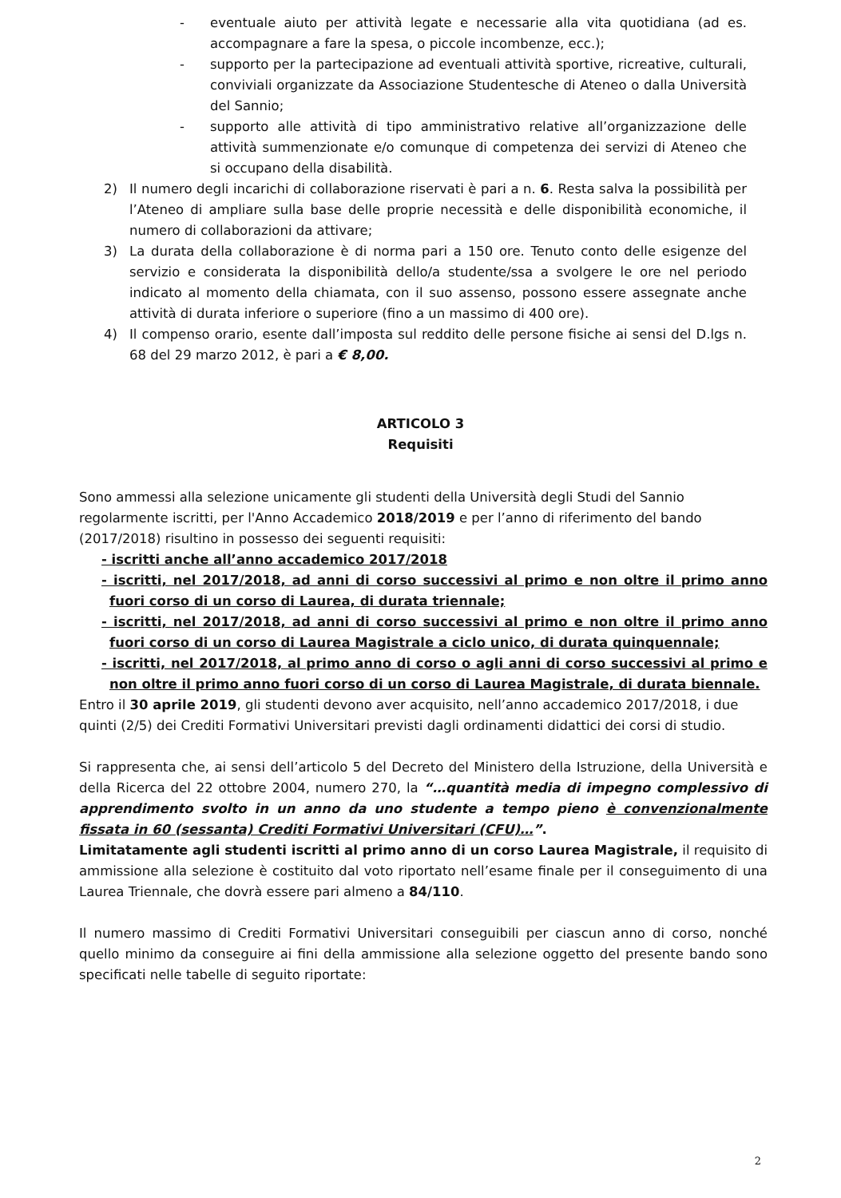- eventuale aiuto per attività legate e necessarie alla vita quotidiana (ad es. accompagnare a fare la spesa, o piccole incombenze, ecc.);
- supporto per la partecipazione ad eventuali attività sportive, ricreative, culturali, conviviali organizzate da Associazione Studentesche di Ateneo o dalla Università del Sannio;
- supporto alle attività di tipo amministrativo relative all’organizzazione delle attività summenzionate e/o comunque di competenza dei servizi di Ateneo che si occupano della disabilità.
2) Il numero degli incarichi di collaborazione riservati è pari a n. 6. Resta salva la possibilità per l’Ateneo di ampliare sulla base delle proprie necessità e delle disponibilità economiche, il numero di collaborazioni da attivare;
3) La durata della collaborazione è di norma pari a 150 ore. Tenuto conto delle esigenze del servizio e considerata la disponibilità dello/a studente/ssa a svolgere le ore nel periodo indicato al momento della chiamata, con il suo assenso, possono essere assegnate anche attività di durata inferiore o superiore (fino a un massimo di 400 ore).
4) Il compenso orario, esente dall’imposta sul reddito delle persone fisiche ai sensi del D.lgs n. 68 del 29 marzo 2012, è pari a € 8,00.
ARTICOLO 3
Requisiti
Sono ammessi alla selezione unicamente gli studenti della Università degli Studi del Sannio regolarmente iscritti, per l'Anno Accademico 2018/2019 e per l’anno di riferimento del bando (2017/2018) risultino in possesso dei seguenti requisiti:
- iscritti anche all’anno accademico 2017/2018
- iscritti, nel 2017/2018, ad anni di corso successivi al primo e non oltre il primo anno fuori corso di un corso di Laurea, di durata triennale;
- iscritti, nel 2017/2018, ad anni di corso successivi al primo e non oltre il primo anno fuori corso di un corso di Laurea Magistrale a ciclo unico, di durata quinquennale;
- iscritti, nel 2017/2018, al primo anno di corso o agli anni di corso successivi al primo e non oltre il primo anno fuori corso di un corso di Laurea Magistrale, di durata biennale.
Entro il 30 aprile 2019, gli studenti devono aver acquisito, nell’anno accademico 2017/2018, i due quinti (2/5) dei Crediti Formativi Universitari previsti dagli ordinamenti didattici dei corsi di studio.
Si rappresenta che, ai sensi dell’articolo 5 del Decreto del Ministero della Istruzione, della Università e della Ricerca del 22 ottobre 2004, numero 270, la “…quantità media di impegno complessivo di apprendimento svolto in un anno da uno studente a tempo pieno è convenzionalmente fissata in 60 (sessanta) Crediti Formativi Universitari (CFU)…”.
Limitatamente agli studenti iscritti al primo anno di un corso Laurea Magistrale, il requisito di ammissione alla selezione è costituito dal voto riportato nell’esame finale per il conseguimento di una Laurea Triennale, che dovrà essere pari almeno a 84/110.
Il numero massimo di Crediti Formativi Universitari conseguibili per ciascun anno di corso, nonché quello minimo da conseguire ai fini della ammissione alla selezione oggetto del presente bando sono specificati nelle tabelle di seguito riportate:
2